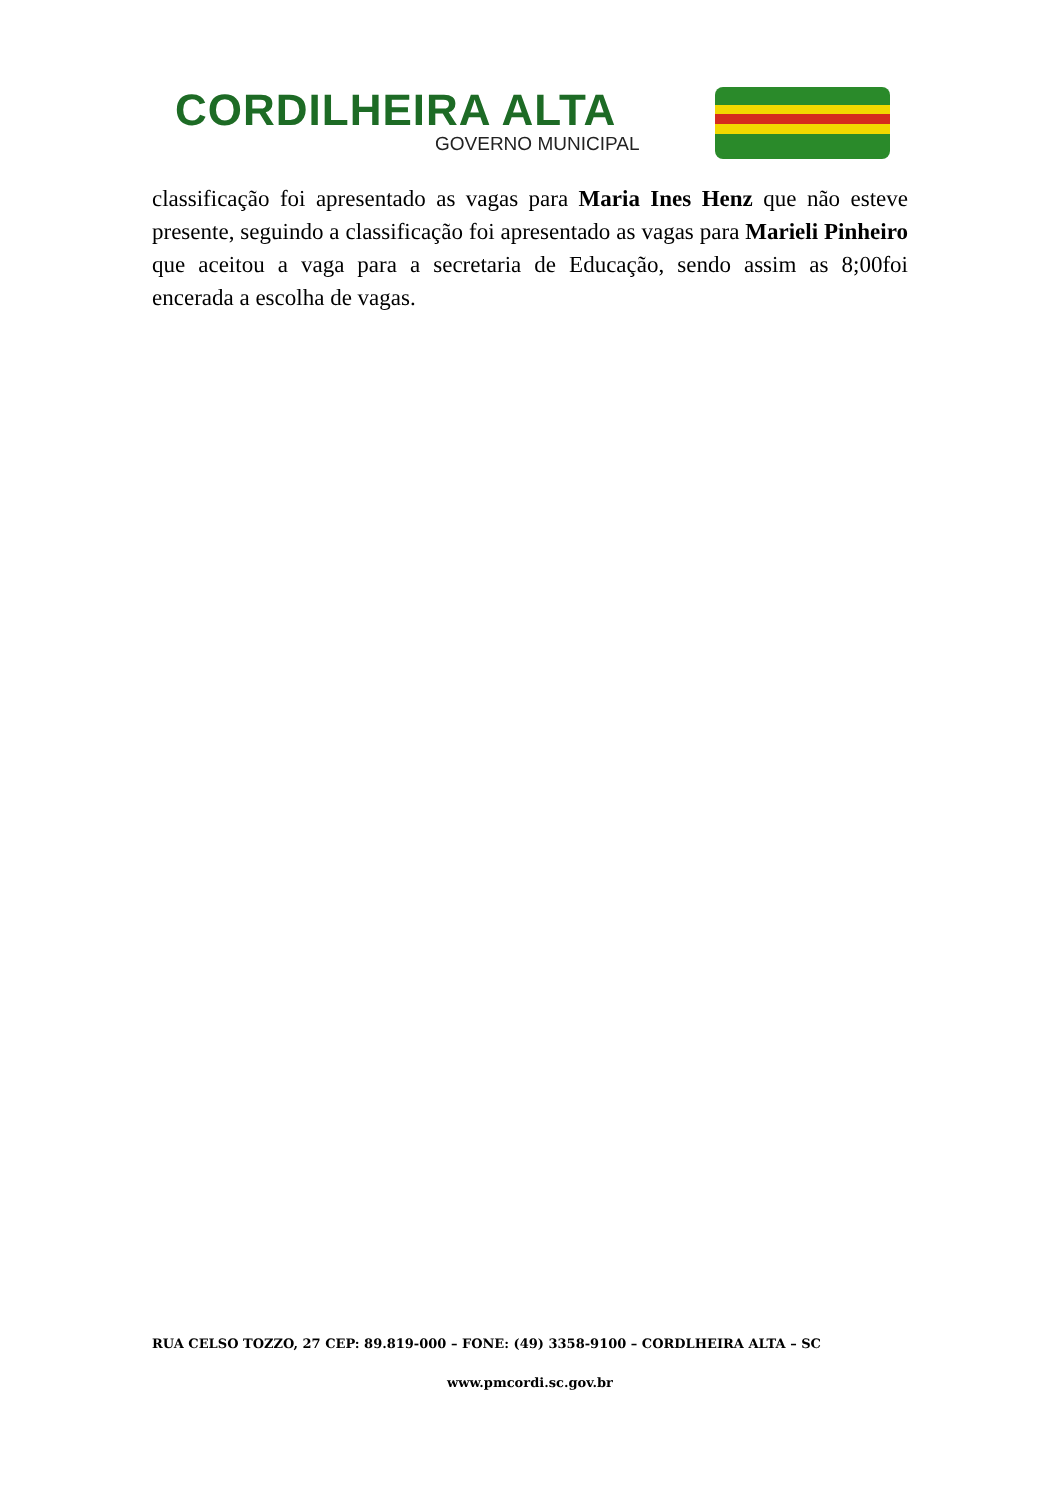CORDILHEIRA ALTA
GOVERNO MUNICIPAL
classificação foi apresentado as vagas para Maria Ines Henz que não esteve presente, seguindo a classificação foi apresentado as vagas para Marieli Pinheiro que aceitou a vaga para a secretaria de Educação, sendo assim as 8;00foi encerada a escolha de vagas.
RUA CELSO TOZZO, 27 CEP: 89.819-000 – FONE: (49) 3358-9100 – CORDLHEIRA ALTA – SC
www.pmcordi.sc.gov.br